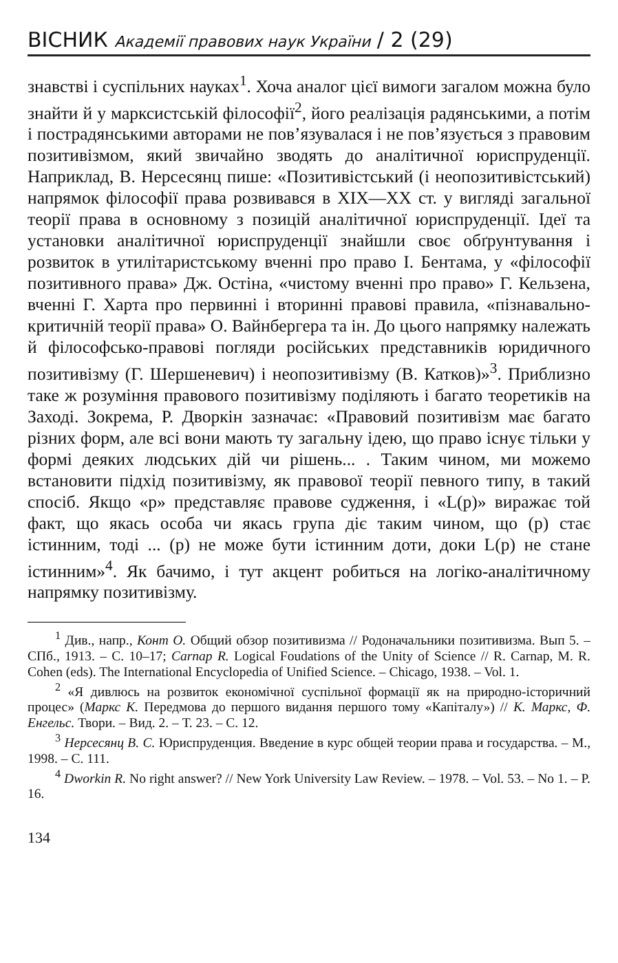ВІСНИК Академії правових наук України / 2 (29)
знавстві і суспільних науках<sup>1</sup>. Хоча аналог цієї вимоги загалом можна було знайти й у марксистській філософії<sup>2</sup>, його реалізація радянськими, а потім і пострадянськими авторами не пов’язувалася і не пов’язується з правовим позитивізмом, який звичайно зводять до аналітичної юриспруденції. Наприклад, В. Нерсесянц пише: «Позитивістський (і неопозитивістський) напрямок філософії права розвивався в XIX—XX ст. у вигляді загальної теорії права в основному з позицій аналітичної юриспруденції. Ідеї та установки аналітичної юриспруденції знайшли своє обґрунтування і розвиток в утилітаристському вченні про право І. Бентама, у «філософії позитивного права» Дж. Остіна, «чистому вченні про право» Г. Кельзена, вченні Г. Харта про первинні і вторинні правові правила, «пізнавально-критичній теорії права» О. Вайнбергера та ін. До цього напрямку належать й філософсько-правові погляди російських представників юридичного позитивізму (Г. Шершеневич) і неопозитивізму (В. Катков)»<sup>3</sup>. Приблизно таке ж розуміння правового позитивізму поділяють і багато теоретиків на Заході. Зокрема, Р. Дворкін зазначає: «Правовий позитивізм має багато різних форм, але всі вони мають ту загальну ідею, що право існує тільки у формі деяких людських дій чи рішень... . Таким чином, ми можемо встановити підхід позитивізму, як правової теорії певного типу, в такий спосіб. Якщо «р» представляє правове судження, і «L(p)» виражає той факт, що якась особа чи якась група діє таким чином, що (р) стає істинним, тоді ... (р) не може бути істинним доти, доки L(p) не стане істинним»<sup>4</sup>. Як бачимо, і тут акцент робиться на логіко-аналітичному напрямку позитивізму.
<sup>1</sup> Див., напр., Конт О. Общий обзор позитивизма // Родоначальники позитивизма. Вып 5. – СПб., 1913. – С. 10–17; Carnap R. Logical Foudations of the Unity of Science // R. Carnap, M. R. Cohen (eds). The International Encyclopedia of Unified Science. – Chicago, 1938. – Vol. 1.
<sup>2</sup> «Я дивлюсь на розвиток економічної суспільної формації як на природно-історичний процес» (Маркс К. Передмова до першого видання першого тому «Капіталу») // К. Маркс, Ф. Енгельс. Твори. – Вид. 2. – Т. 23. – С. 12.
<sup>3</sup> Нерсесянц В. С. Юриспруденция. Введение в курс общей теории права и государства. – М., 1998. – С. 111.
<sup>4</sup> Dworkin R. No right answer? // New York University Law Review. – 1978. – Vol. 53. – No 1. – P. 16.
134